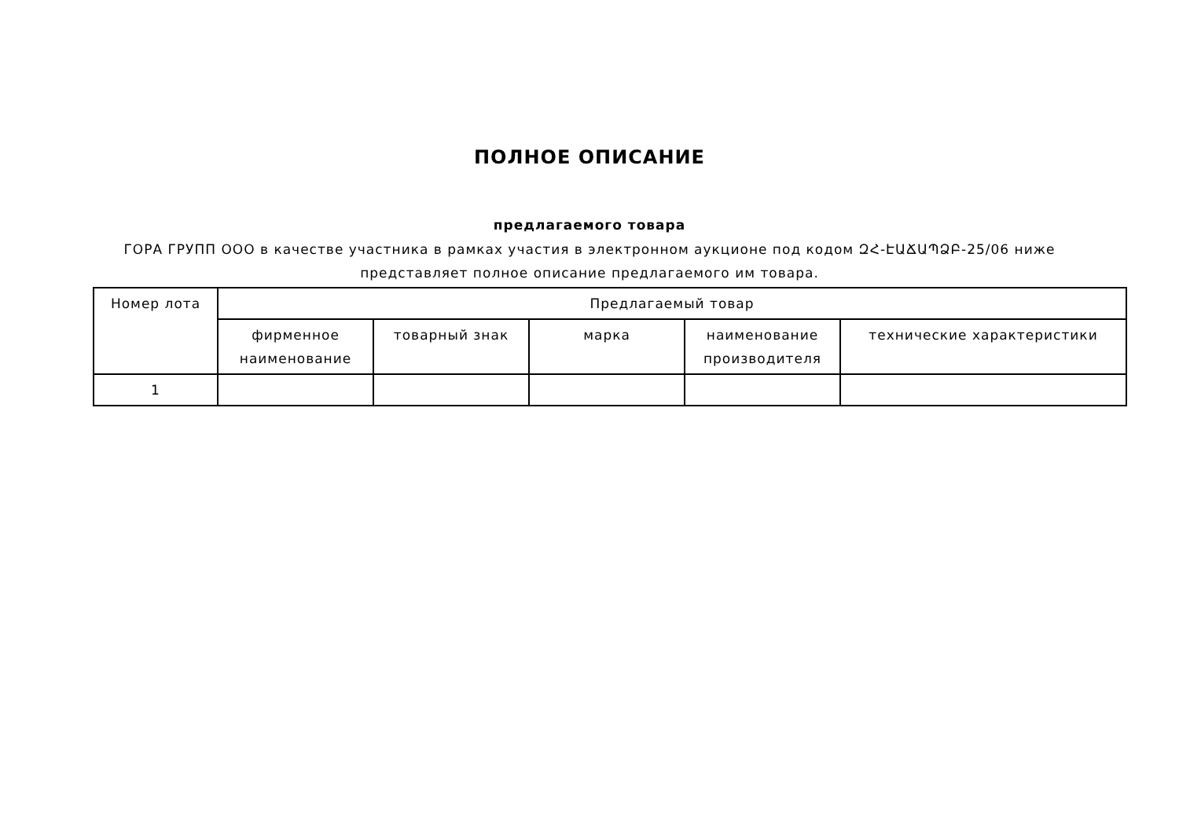ПОЛНОЕ ОПИСАНИЕ
предлагаемого товара
ГОРА ГРУПП ООО в качестве участника в рамках участия в электронном аукционе под кодом ԶՀ-ԷԱՃԱՊՁԲ-25/06 ниже представляет полное описание предлагаемого им товара.
| Номер лота | Предлагаемый товар | | | | |
| --- | --- | --- | --- | --- | --- |
| | фирменное наименование | товарный знак | марка | наименование производителя | технические характеристики |
| 1 | | | | | |